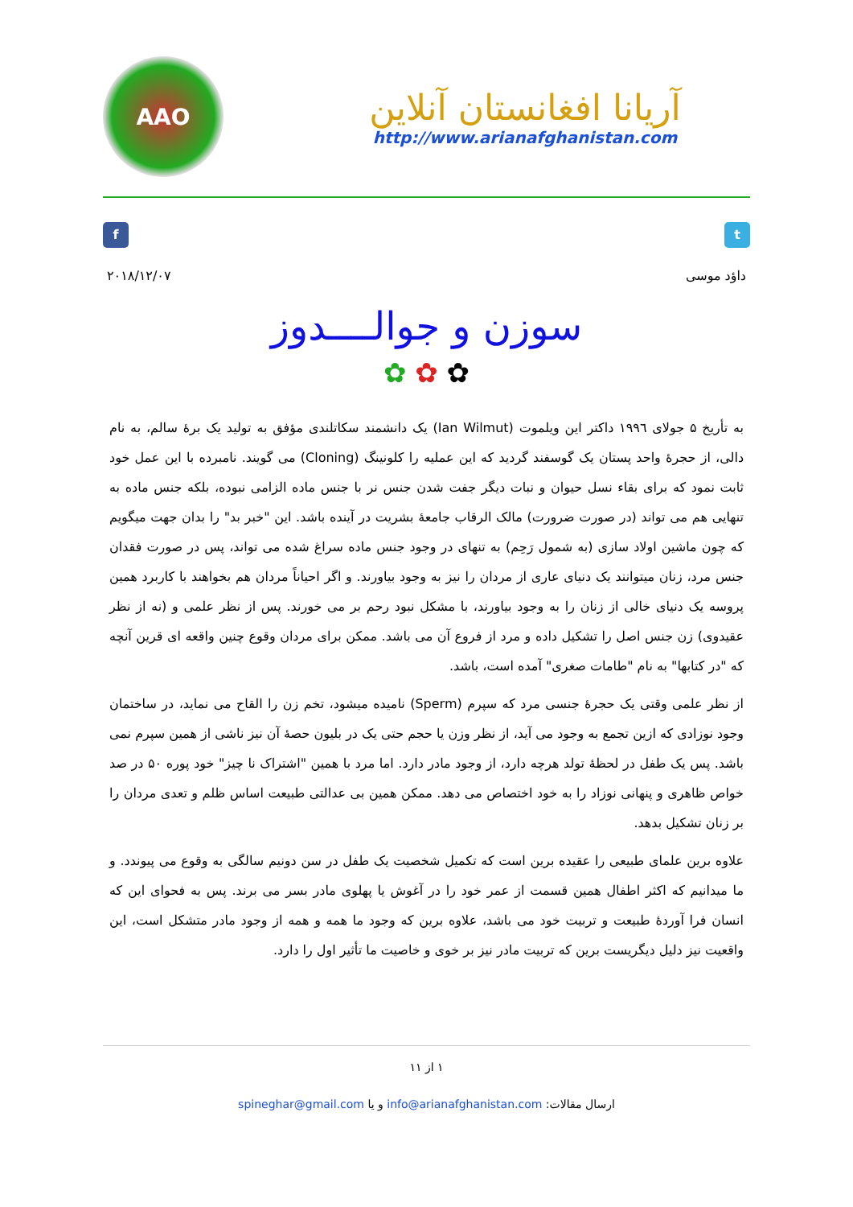AAO
آریانا افغانستان آنلاین
http://www.arianafghanistan.com
f t
داؤد موسی ۲۰۱۸/۱۲/۰۷
سوزن و جوالــــدوز
✿ ✿ ✿
به تأریخ ۵ جولای ۱۹۹٦ داکتر این ویلموت (Ian Wilmut) یک دانشمند سکاتلندی مؤفق به تولید یک برۀ سالم، به نام دالی، از حجرۀ واحد پستان یک گوسفند گردید که این عملیه را کلونینگ (Cloning) می گویند. نامبرده با این عمل خود ثابت نمود که برای بقاء نسل حیوان و نبات دیگر جفت شدن جنس نر با جنس ماده الزامی نبوده، بلکه جنس ماده به تنهایی هم می تواند (در صورت ضرورت) مالک الرقاب جامعۀ بشریت در آینده باشد. این "خبر بد" را بدان جهت میگویم که چون ماشین اولاد سازی (به شمول رَحِم) به تنهای در وجود جنس ماده سراغ شده می تواند، پس در صورت فقدان جنس مرد، زنان میتوانند یک دنیای عاری از مردان را نیز به وجود بیاورند. و اگر احیاناً مردان هم بخواهند با کاربرد همین پروسه یک دنیای خالی از زنان را به وجود بیاورند، با مشکل نبود رحم بر می خورند. پس از نظر علمی و (نه از نظر عقیدوی) زن جنس اصل را تشکیل داده و مرد از فروع آن می باشد. ممکن برای مردان وقوع چنین واقعه ای قرین آنچه که "در کتابها" به نام "طامات صغری" آمده است، باشد.
از نظر علمی وقتی یک حجرۀ جنسی مرد که سپرم (Sperm) نامیده میشود، تخم زن را القاح می نماید، در ساختمان وجود نوزادی که ازین تجمع به وجود می آید، از نظر وزن یا حجم حتی یک در بلیون حصۀ آن نیز ناشی از همین سپرم نمی باشد. پس یک طفل در لحظۀ تولد هرچه دارد، از وجود مادر دارد. اما مرد با همین "اشتراک نا چیز" خود پوره ۵۰ در صد خواص ظاهری و پنهانی نوزاد را به خود اختصاص می دهد. ممکن همین بی عدالتی طبیعت اساس ظلم و تعدی مردان را بر زنان تشکیل بدهد.
علاوه برین علمای طبیعی را عقیده برین است که تکمیل شخصیت یک طفل در سن دونیم سالگی به وقوع می پیوندد. و ما میدانیم که اکثر اطفال همین قسمت از عمر خود را در آغوش یا پهلوی مادر بسر می برند. پس به فحوای این که انسان فرا آوردۀ طبیعت و تربیت خود می باشد، علاوه برین که وجود ما همه و همه از وجود مادر متشکل است، این واقعیت نیز دلیل دیگریست برین که تربیت مادر نیز بر خوی و خاصیت ما تأثیر اول را دارد.
۱ از ۱۱
ارسال مقالات: info@arianafghanistan.com و یا spineghar@gmail.com